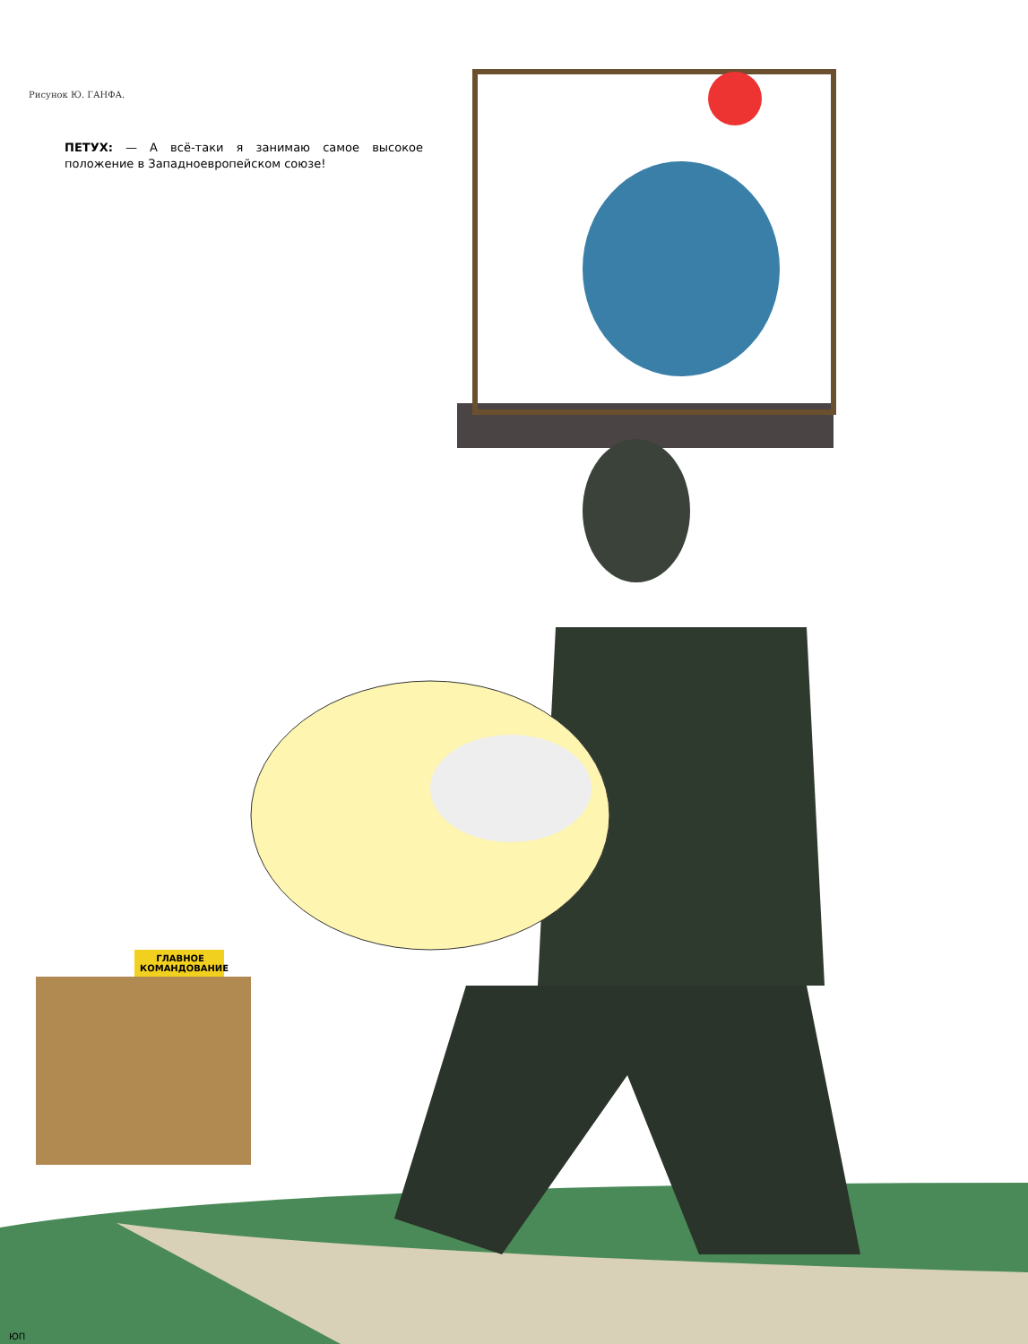Рисунок Ю. ГАНФА.
ПЕТУХ: — А всё-таки я занимаю самое высокое положение в Западноевропейском союзе!
ГЛАВНОЕ КОМАНДОВАНИЕ
ЮП